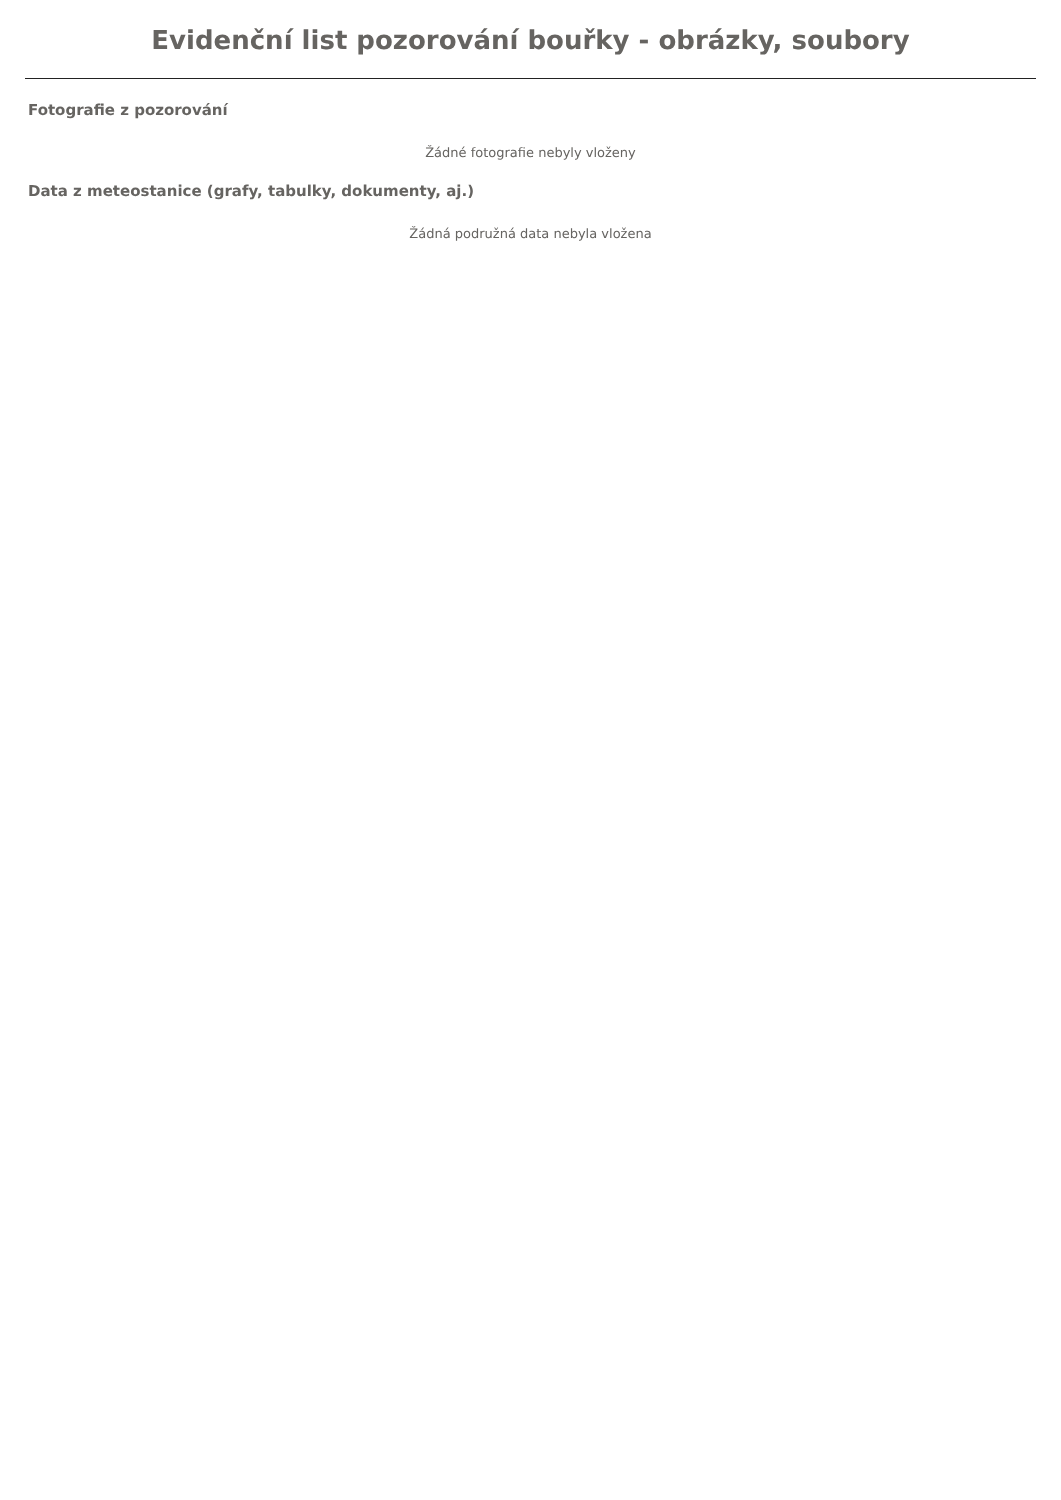Evidenční list pozorování bouřky - obrázky, soubory
Fotografie z pozorování
Žádné fotografie nebyly vloženy
Data z meteostanice (grafy, tabulky, dokumenty, aj.)
Žádná podružná data nebyla vložena